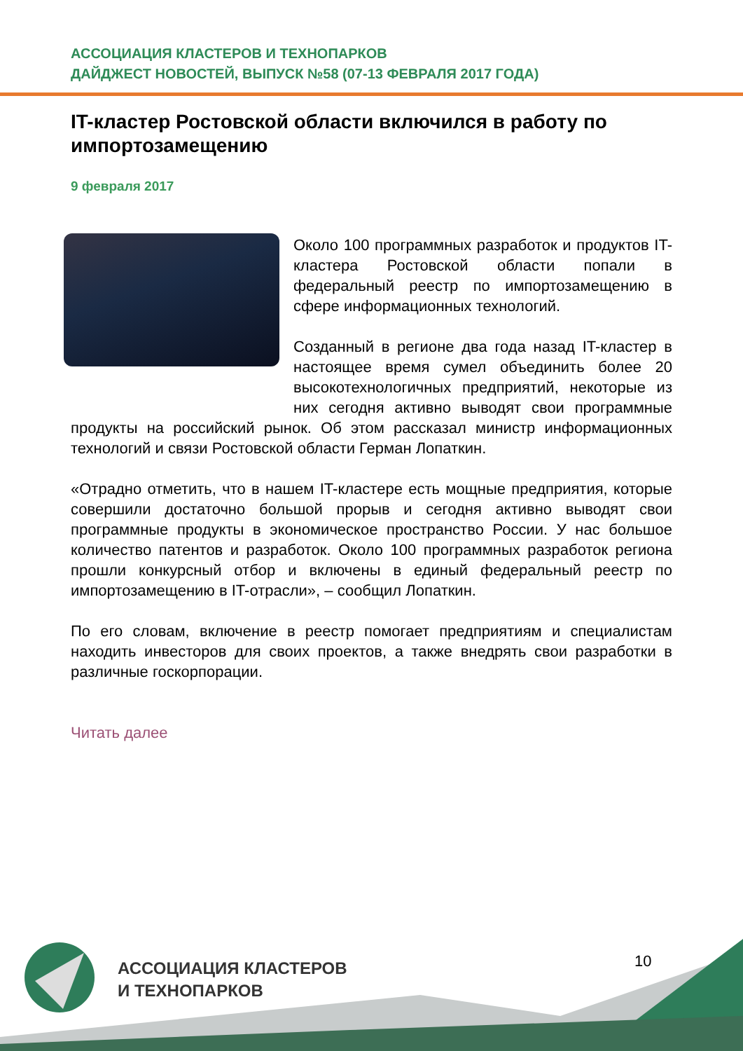АССОЦИАЦИЯ КЛАСТЕРОВ И ТЕХНОПАРКОВ
ДАЙДЖЕСТ НОВОСТЕЙ, ВЫПУСК №58 (07-13 ФЕВРАЛЯ 2017 ГОДА)
IT-кластер Ростовской области включился в работу по импортозамещению
9 февраля 2017
Около 100 программных разработок и продуктов IT-кластера Ростовской области попали в федеральный реестр по импортозамещению в сфере информационных технологий.
Созданный в регионе два года назад IT-кластер в настоящее время сумел объединить более 20 высокотехнологичных предприятий, некоторые из них сегодня активно выводят свои программные продукты на российский рынок. Об этом рассказал министр информационных технологий и связи Ростовской области Герман Лопаткин.
«Отрадно отметить, что в нашем IT-кластере есть мощные предприятия, которые совершили достаточно большой прорыв и сегодня активно выводят свои программные продукты в экономическое пространство России. У нас большое количество патентов и разработок. Около 100 программных разработок региона прошли конкурсный отбор и включены в единый федеральный реестр по импортозамещению в IT-отрасли», – сообщил Лопаткин.
По его словам, включение в реестр помогает предприятиям и специалистам находить инвесторов для своих проектов, а также внедрять свои разработки в различные госкорпорации.
Читать далее
АССОЦИАЦИЯ КЛАСТЕРОВ
И ТЕХНОПАРКОВ
10